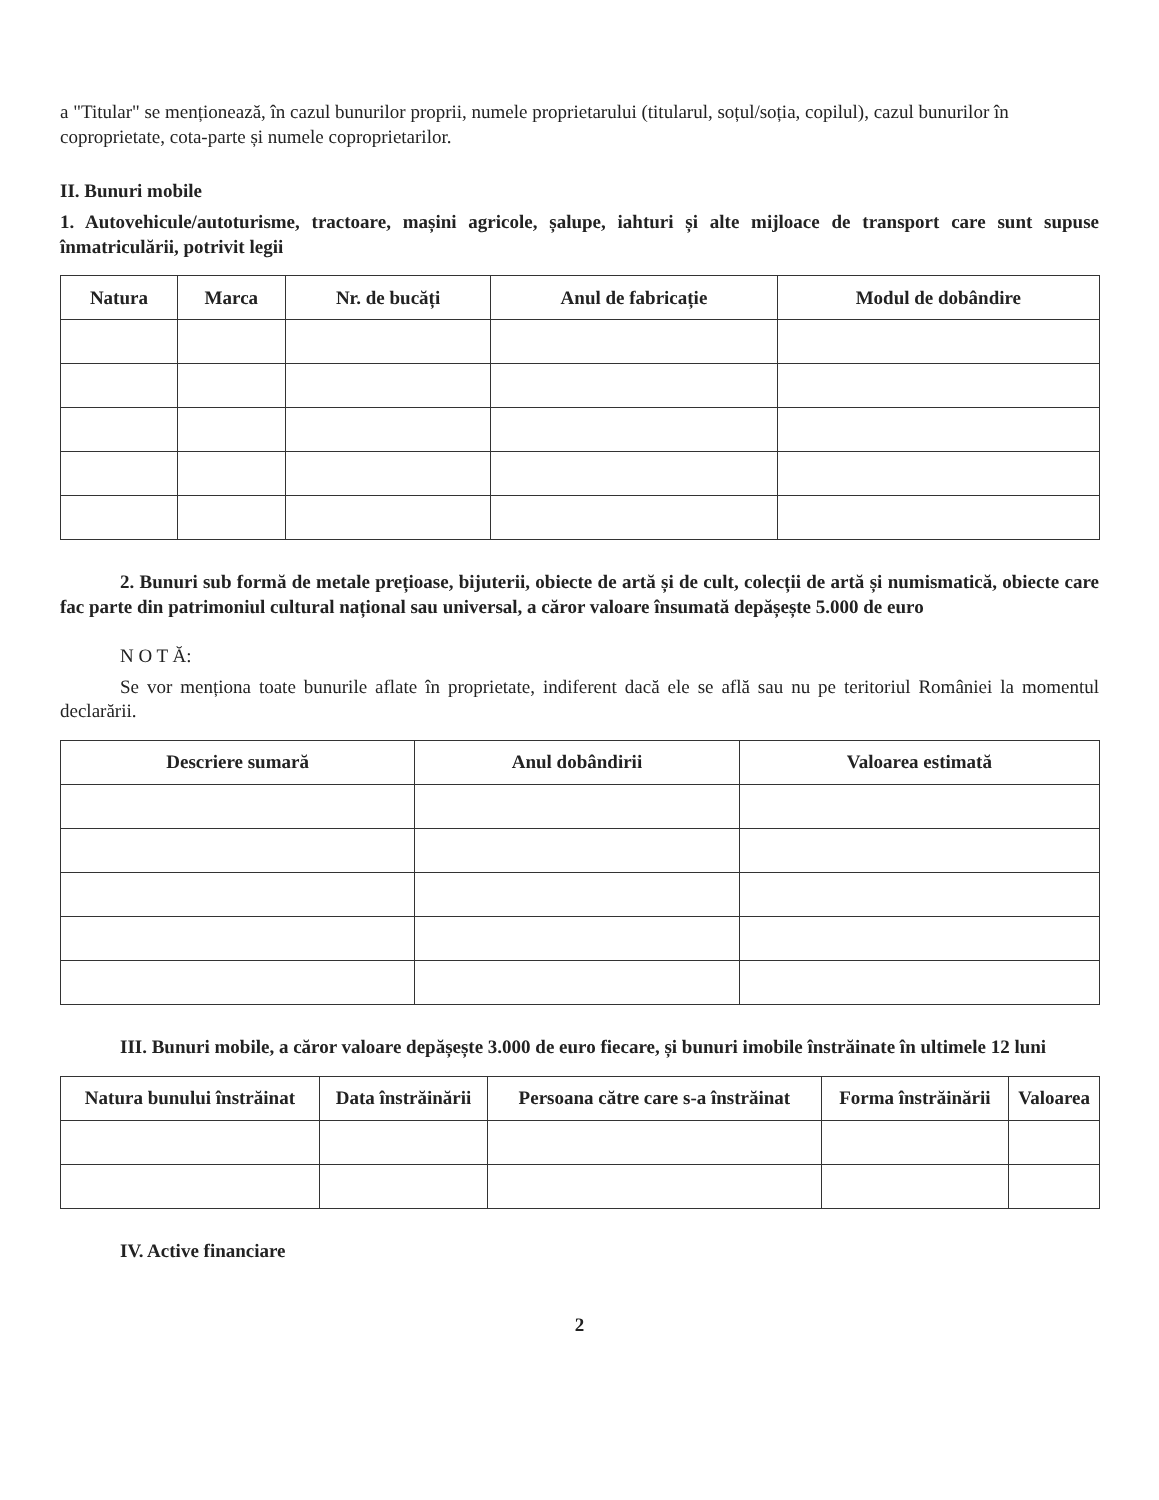a "Titular" se menționează, în cazul bunurilor proprii, numele proprietarului (titularul, soțul/soția, copilul), cazul bunurilor în coproprietate, cota-parte și numele coproprietarilor.
II. Bunuri mobile
1. Autovehicule/autoturisme, tractoare, mașini agricole, șalupe, iahturi și alte mijloace de transport care sunt supuse înmatriculării, potrivit legii
| Natura | Marca | Nr. de bucăți | Anul de fabricație | Modul de dobândire |
| --- | --- | --- | --- | --- |
2. Bunuri sub formă de metale prețioase, bijuterii, obiecte de artă și de cult, colecții de artă și numismatică, obiecte care fac parte din patrimoniul cultural național sau universal, a căror valoare însumată depășește 5.000 de euro
N O T Ă:
Se vor menționa toate bunurile aflate în proprietate, indiferent dacă ele se află sau nu pe teritoriul României la momentul declarării.
| Descriere sumară | Anul dobândirii | Valoarea estimată |
| --- | --- | --- |
III. Bunuri mobile, a căror valoare depășește 3.000 de euro fiecare, și bunuri imobile înstrăinate în ultimele 12 luni
| Natura bunului înstrăinat | Data înstrăinării | Persoana către care s-a înstrăinat | Forma înstrăinării | Valoarea |
| --- | --- | --- | --- | --- |
IV. Active financiare
2